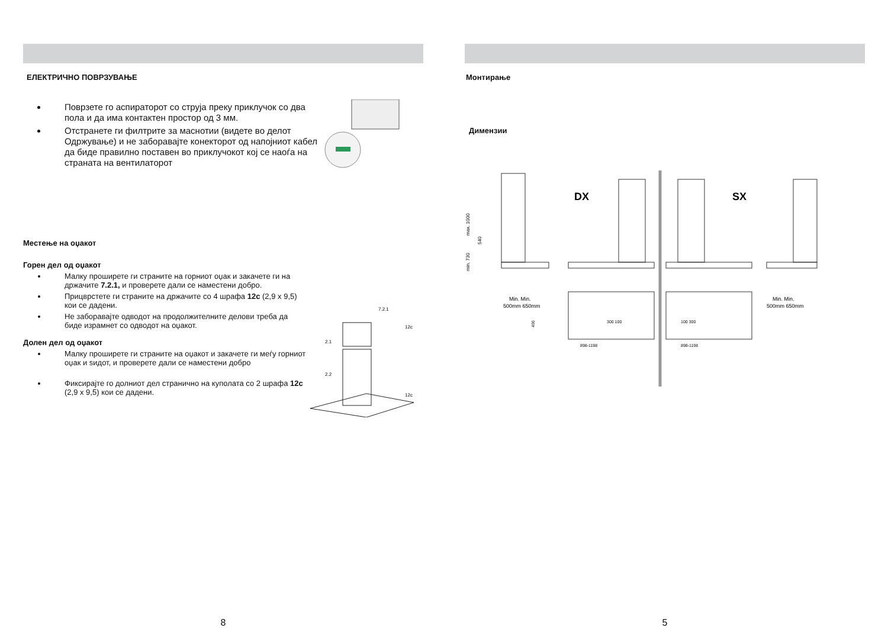ЕЛЕКТРИЧНО ПОВРЗУВАЊЕ
Поврзете го аспираторот со струја преку приклучок со два пола и да има контактен простор од 3 мм.
Отстранете ги филтрите за маснотии (видете во делот Одржување) и не заборавајте конекторот од напојниот кабел да биде правилно поставен во приклучокот кој се наоѓа на страната на вентилаторот
Местење на оџакот
Горен дел од оџакот
Малку проширете ги страните на горниот оџак и закачете ги на држачите 7.2.1, и проверете дали се наместени добро.
Прицврстете ги страните на држачите со 4 шрафа 12c (2,9 x 9,5) кои се дадени.
Не заборавајте одводот на продолжителните делови треба да биде израмнет со одводот на оџакот.
Долен дел од оџакот
Малку проширете ги страните на оџакот и закачете ги меѓу горниот оџак и ѕидот, и проверете дали се наместени добро
Фиксирајте го долниот дел странично на куполата со 2 шрафа 12c (2,9 x 9,5) кои се дадени.
7.2.1
12c
12c
2.1
2.2
8
Монтирање
Димензии
DX
SX
max. 1000
min. 730
540
Min. Min.
500mm 650mm
898-1198
898-1198
300 100
100 300
490
Min. Min.
500mm 650mm
5